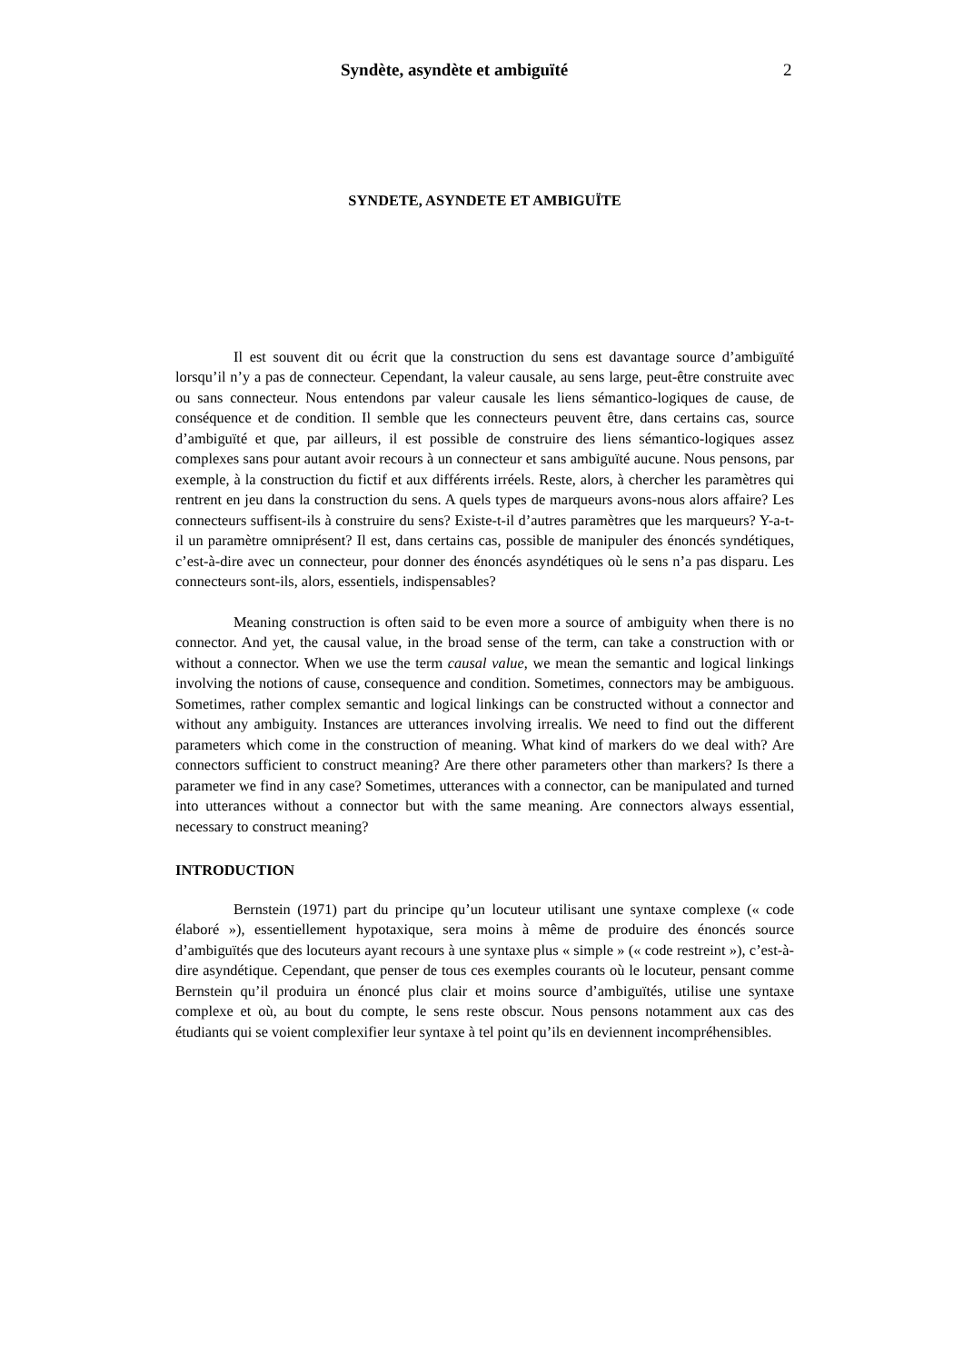Syndète, asyndète et ambiguïté 2
SYNDETE, ASYNDETE ET AMBIGUÏTE
Il est souvent dit ou écrit que la construction du sens est davantage source d’ambiguïté lorsqu’il n’y a pas de connecteur. Cependant, la valeur causale, au sens large, peut-être construite avec ou sans connecteur. Nous entendons par valeur causale les liens sémantico-logiques de cause, de conséquence et de condition. Il semble que les connecteurs peuvent être, dans certains cas, source d’ambiguïté et que, par ailleurs, il est possible de construire des liens sémantico-logiques assez complexes sans pour autant avoir recours à un connecteur et sans ambiguïté aucune. Nous pensons, par exemple, à la construction du fictif et aux différents irréels. Reste, alors, à chercher les paramètres qui rentrent en jeu dans la construction du sens. A quels types de marqueurs avons-nous alors affaire? Les connecteurs suffisent-ils à construire du sens? Existe-t-il d’autres paramètres que les marqueurs? Y-a-t-il un paramètre omniprésent? Il est, dans certains cas, possible de manipuler des énoncés syndétiques, c’est-à-dire avec un connecteur, pour donner des énoncés asyndétiques où le sens n’a pas disparu. Les connecteurs sont-ils, alors, essentiels, indispensables?
Meaning construction is often said to be even more a source of ambiguity when there is no connector. And yet, the causal value, in the broad sense of the term, can take a construction with or without a connector. When we use the term causal value, we mean the semantic and logical linkings involving the notions of cause, consequence and condition. Sometimes, connectors may be ambiguous. Sometimes, rather complex semantic and logical linkings can be constructed without a connector and without any ambiguity. Instances are utterances involving irrealis. We need to find out the different parameters which come in the construction of meaning. What kind of markers do we deal with? Are connectors sufficient to construct meaning? Are there other parameters other than markers? Is there a parameter we find in any case? Sometimes, utterances with a connector, can be manipulated and turned into utterances without a connector but with the same meaning. Are connectors always essential, necessary to construct meaning?
INTRODUCTION
Bernstein (1971) part du principe qu’un locuteur utilisant une syntaxe complexe (« code élaboré »), essentiellement hypotaxique, sera moins à même de produire des énoncés source d’ambiguïtés que des locuteurs ayant recours à une syntaxe plus « simple » (« code restreint »), c’est-à-dire asyndétique. Cependant, que penser de tous ces exemples courants où le locuteur, pensant comme Bernstein qu’il produira un énoncé plus clair et moins source d’ambiguïtés, utilise une syntaxe complexe et où, au bout du compte, le sens reste obscur. Nous pensons notamment aux cas des étudiants qui se voient complexifier leur syntaxe à tel point qu’ils en deviennent incompréhensibles.